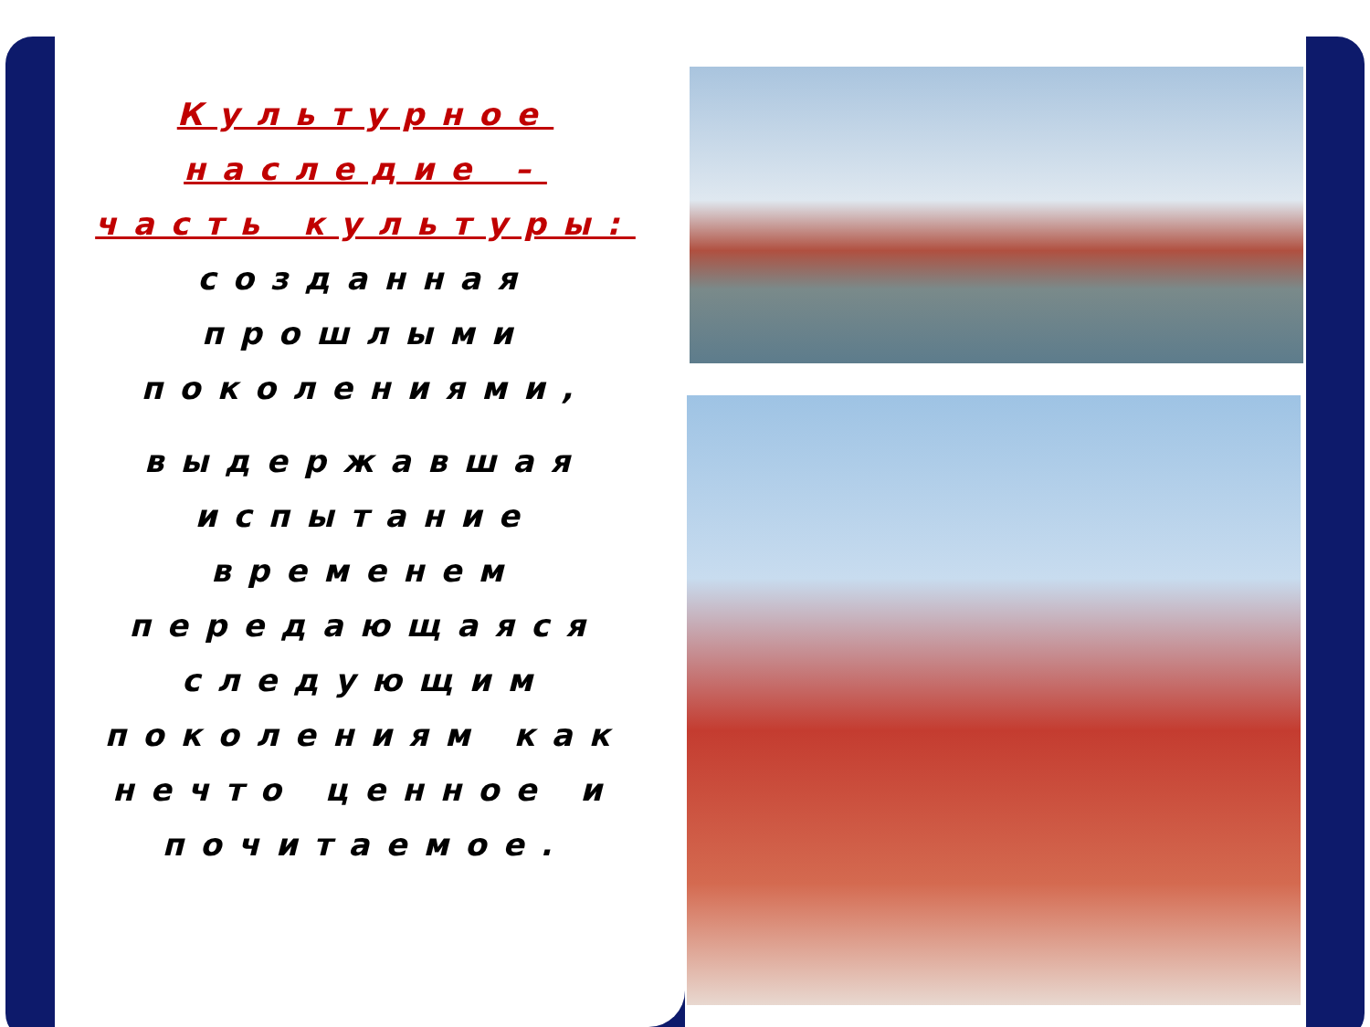Культурное наследие – часть культуры:
созданная прошлыми поколениями,
выдержавшая испытание временем передающаяся следующим поколениям как нечто ценное и почитаемое.